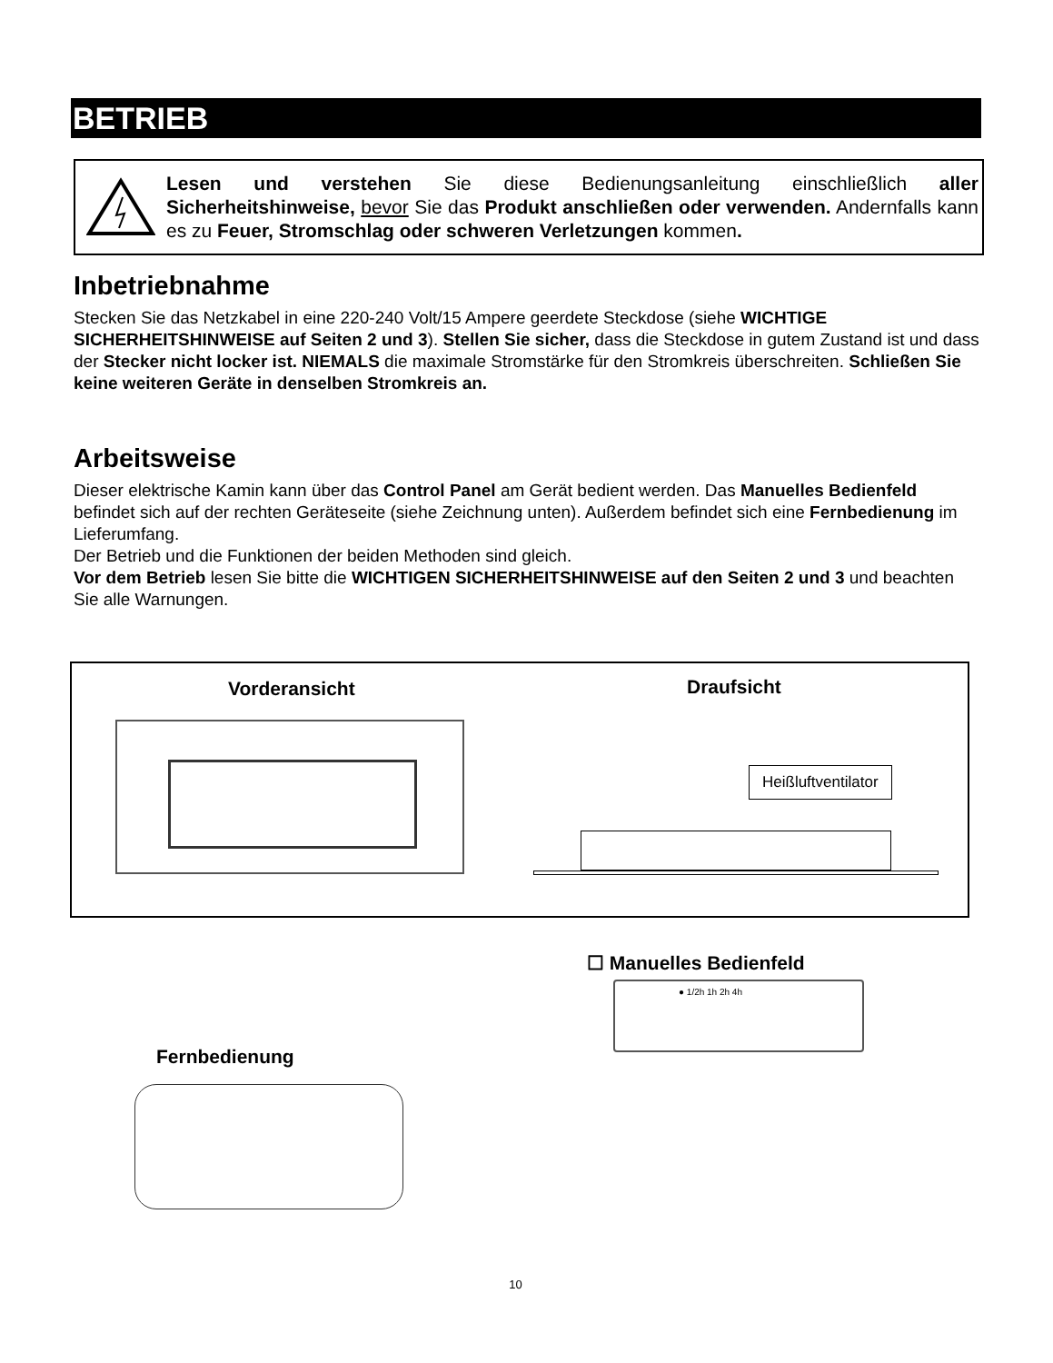BETRIEB
Lesen und verstehen Sie diese Bedienungsanleitung einschließlich aller Sicherheitshinweise, bevor Sie das Produkt anschließen oder verwenden. Andernfalls kann es zu Feuer, Stromschlag oder schweren Verletzungen kommen.
Inbetriebnahme
Stecken Sie das Netzkabel in eine 220-240 Volt/15 Ampere geerdete Steckdose (siehe WICHTIGE SICHERHEITSHINWEISE auf Seiten 2 und 3). Stellen Sie sicher, dass die Steckdose in gutem Zustand ist und dass der Stecker nicht locker ist. NIEMALS die maximale Stromstärke für den Stromkreis überschreiten. Schließen Sie keine weiteren Geräte in denselben Stromkreis an.
Arbeitsweise
Dieser elektrische Kamin kann über das Control Panel am Gerät bedient werden. Das Manuelles Bedienfeld befindet sich auf der rechten Geräteseite (siehe Zeichnung unten). Außerdem befindet sich eine Fernbedienung im Lieferumfang.
Der Betrieb und die Funktionen der beiden Methoden sind gleich.
Vor dem Betrieb lesen Sie bitte die WICHTIGEN SICHERHEITSHINWEISE auf den Seiten 2 und 3 und beachten Sie alle Warnungen.
Vorderansicht Draufsicht
Heißluftventilator
☐ Manuelles Bedienfeld
● 1/2h 1h 2h 4h
Fernbedienung
10